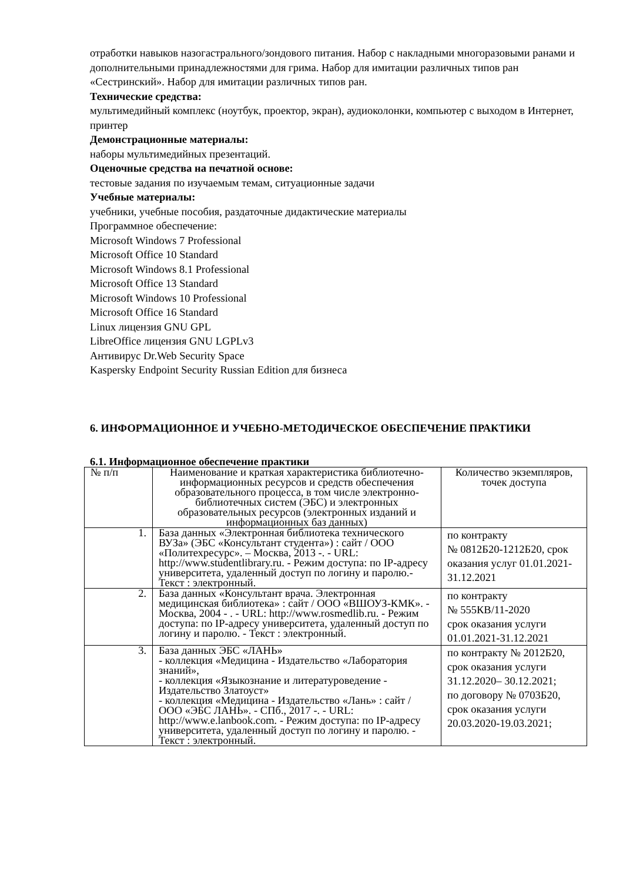отработки навыков назогастрального/зондового питания. Набор с накладными многоразовыми ранами и дополнительными принадлежностями для грима. Набор для имитации различных типов ран «Сестринский». Набор для имитации различных типов ран.
Технические средства:
мультимедийный комплекс (ноутбук, проектор, экран), аудиоколонки, компьютер с выходом в Интернет, принтер
Демонстрационные материалы:
наборы мультимедийных презентаций.
Оценочные средства на печатной основе:
тестовые задания по изучаемым темам, ситуационные задачи
Учебные материалы:
учебники, учебные пособия, раздаточные дидактические материалы
Программное обеспечение:
Microsoft Windows 7 Professional
Microsoft Office 10 Standard
Microsoft Windows 8.1 Professional
Microsoft Office 13 Standard
Microsoft Windows 10 Professional
Microsoft Office 16 Standard
Linux лицензия GNU GPL
LibreOffice лицензия GNU LGPLv3
Антивирус Dr.Web Security Space
Kaspersky Endpoint Security Russian Edition для бизнеса
6. ИНФОРМАЦИОННОЕ И УЧЕБНО-МЕТОДИЧЕСКОЕ ОБЕСПЕЧЕНИЕ ПРАКТИКИ
6.1. Информационное обеспечение практики
| № п/п | Наименование и краткая характеристика библиотечно-информационных ресурсов и средств обеспечения образовательного процесса, в том числе электронно-библиотечных систем (ЭБС) и электронных образовательных ресурсов (электронных изданий и информационных баз данных) | Количество экземпляров, точек доступа |
| 1. | База данных «Электронная библиотека технического ВУЗа» (ЭБС «Консультант студента») : сайт / ООО «Политехресурс». – Москва, 2013 -. - URL: http://www.studentlibrary.ru. - Режим доступа: по IP-адресу университета, удаленный доступ по логину и паролю.- Текст : электронный. | по контракту № 0812Б20-1212Б20, срок оказания услуг 01.01.2021-31.12.2021 |
| 2. | База данных «Консультант врача. Электронная медицинская библиотека» : сайт / ООО «ВШОУЗ-КМК». - Москва, 2004 - . - URL: http://www.rosmedlib.ru. - Режим доступа: по IP-адресу университета, удаленный доступ по логину и паролю. - Текст : электронный. | по контракту № 555КВ/11-2020 срок оказания услуги 01.01.2021-31.12.2021 |
| 3. | База данных ЭБС «ЛАНЬ» - коллекция «Медицина - Издательство «Лаборатория знаний», - коллекция «Языкознание и литературоведение - Издательство Златоуст» - коллекция «Медицина - Издательство «Лань» : сайт / ООО «ЭБС ЛАНЬ». - СПб., 2017 -. - URL: http://www.e.lanbook.com. - Режим доступа: по IP-адресу университета, удаленный доступ по логину и паролю. - Текст : электронный. | по контракту № 2012Б20, срок оказания услуги 31.12.2020– 30.12.2021; по договору № 0703Б20, срок оказания услуги 20.03.2020-19.03.2021; |